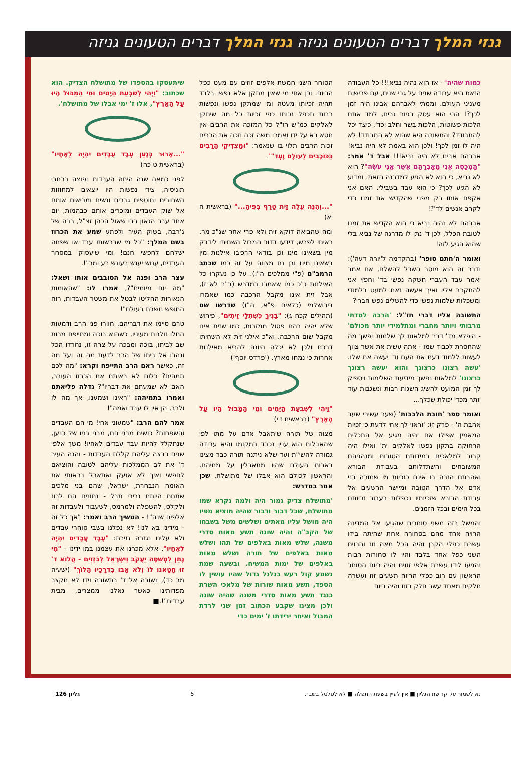גנזי המלך דברים הטעונים גניזה גנזי המלך דברים הטעונים גניזה
כמות שהיה' - אז הוא נהיה נביא!!! כל העבודה הזאת היא עבודה שנים על גבי שנים, עם פרישות מעניני העולם. וממתי לאברהם אבינו היה זמן לכך?! הרי הוא עסק בגיור גרים, למד אתם הלכות פשוטות, הלכות בשר וחלב וכד'. כיצד יכל להתבודד? והתשובה היא שהוא לא התבודד! לא היה לו זמן לכך! ולכן הוא באמת לא היה נביא! אברהם אבינו לא היה נביא!!! אבל ד' אמר: "הַמְכַסֶּה אֲנִי מֵאַבְרָהָם אֲשֶׁר אֲנִי עֹשֶׂה"? הוא לא נביא, כי הוא לא הגיע למדרגה הזאת. ומדוע לא הגיע לכך? כי הוא עבד בשבילי. האם אני אקפח אותו רק מפני שהקדיש את זמנו כדי לקרב אנשים לד'?!
אברהם לא נהיה נביא כי הוא הקדיש את זמנו לטובת הכלל, לכן ד' נתן לו מדרגה של נביא בלי שהוא הגיע לזה!
ואומר ה'חתם סופר' (בהקדמה ל'יורה דעה'): ודבר זה הוא מוסר השכל להשלם, אם אמר יאמר עבד העברי חשקה נפשי בד' וחפץ אני להתקרב אליו ואיך אעשה זאת למעט בלמודי ומשכלות שלמות נפשי כדי להשלים נפש חברי?
התשובה אליו דברי חז"ל: 'הרבה למדתי מרבותי ויותר מחברי ומתלמידי יותר מכולם' - היפלא מד' דבר למלאות לך שלמות נפשך מה שהחסרת לכבוד שמו - אתה עשית את אשר צווך לעשות ללמוד דעת את העם וד' יעשה את שלו. 'עשה רצונו כרצונך והוא יעשה רצונך כרצונו' למלאות נפשך מידיעת השלימות ויספיק לך זמן המועט להשיג השגות רבות ונשגבות עוד יותר מכדי יכולת שכלך...
ואומר ספר 'חובת הלבבות' (שער עשירי שער אהבת ה' - פרק ז): 'וראוי לך אחי לדעת כי זכיות המאמין אפילו אם יהיה מגיע אל התכלית הרחוקה בתקון נפשו לאלקים ית' ואילו היה קרוב למלאכים במידותם הטובות ומנהגיהם המשובחים והשתדלותם בעבודת הבורא ואהבתם הזרה בו אינם כזכיות מי שמורה בני אדם אל הדרך הטובה ומיישר הרשעים אל עבודת הבורא שזכיותיו נכפלות בעבור זכיותם בכל הימים ובכל הזמנים.
והמשל בזה משני סוחרים שהגיעו אל המדינה הרויח אחד מהם בסחורה אחת שהיתה בידו עשרת כפלי הקרן והיה הכל מאה זוז והרויח השני כפל אחד בלבד והיו לו סחורות רבות והגיעו לידו עשרת אלפי זוזים והיה ריוח הסוחר הראשון עם רוב כפלי הריוח תשעים זוז ועשרה חלקים מאחד עשר חלק בזוז והיה ריוח
הסוחר השני חמשת אלפים זוזים עם מעט כפל הריוח. וכן אחי מי שאין מתקן אלא נפשו בלבד תהיה זכיותו מעטה ומי שמתקן נפשו ונפשות רבות תכפל זכותו כפי זכיות כל מה שיתקן לאלקים כמ"ש רז"ל כל המזכה את הרבים אין חטא בא על ידו ואמרו משה זכה וזכה את הרבים זכות הרבים תלוי בו שנאמר: "וּמַצְדִּיקֵי הָרַבִּים כַּכּוֹכָבִים לְעוֹלָם וָעֶד"'.
"...וְהִנֵּה עֲלֵה זַיִת טָרָף בְּפִיהָ..." (בראשית ח יא)
ומה שהביאה דוקא זית ולא פרי אחר שג"כ מר. ראיתי לפרש, דידעו דדור המבול השחיתו לידבק מין בשאינו מינו וכן בודאי הרכיבו אילנות מין בשאינו מינו ובן נח מצווה על זה כמו שכתב הרמב"ם (פ"י ממלכים ה"ו). על כן נעקרו כל האילנות ג"כ כמו שאמרו במדרש (ב"ר לא ז), אבל זית אינו מקבל הרכבה כמו שאמרו בירושלמי (כלאים פ"א, ה"ז) שדרשו שם (תהילים קכח ג): "בָּנֶיךָ כִּשְׁתִלֵי זֵיתִים", פירוש שלא יהיה בהם פסול ממזרות, כמו שזית אינו מקבל שום הרכבה. וא"כ אילני זית לא השחיתו דרכם ולכן לא יכלה היונה להביא מאילנות אחרות כי נמחו מארץ. ('פרדס יוסף')
"וַיְהִי לְשִׁבְעַת הַיָּמִים וּמֵי הַמַּבּוּל הָיוּ עַל הָאָרֶץ" (בראשית ז י)
מצוה של תורה שיתאבל אדם על מתו לפי שהאבלות הוא ענין נכבד במקומו והיא עבודה גמורה להשי"ת ועד שלא ניתנה תורה כבר מצינו באבות העולם שהיו מתאבלין על מתיהם. והראשון לכולם הוא אבלו של מתושלח, שכן אמר במדרש:
'מתושלח צדיק גמור היה ולמה נקרא שמו מתושלח, שכל דבור ודבור שהיה מוציא מפיו היה מושל עליו מאתים ושלשים משל בשבחו של הקב"ה והיה שונה תשע מאות סדרי משנה, שלש מאות באלפים של תהו ושלש מאות באלפים של תורה ושלש מאות באלפים של ימות המשיח. ובשעה שמת נשמע קול רעש בגלגל גדול שהיו עושין לו הספד, תשע מאות שורות של מלאכי השרת כנגד תשע מאות סדרי משנה שהיה שונה ולכן מצינו שקבע הכתוב זמן שני לרדת המבול ואיחר ירידתו ז' ימים כדי
שיתעסקו בהספדו של מתושלח הצדיק. הוא שכתוב: "וַיְהִי לְשִׁבְעַת הַיָּמִים וּמֵי הַמַּבּוּל הָיוּ עַל הָאָרֶץ", אלו ז' ימי אבלו של מתושלח'.
"...אָרוּר כְּנָעַן עֶבֶד עֲבָדִים יִהְיֶה לְאֶחָיו" (בראשית ט כה)
לפני כמאה שנה היתה העבדות נפוצה ברחבי תוניסיה, צידי נפשות היו יוצאים למחוזות השחורים וחוטפים גברים ונשים ומביאים אותם אל שוק העבדים ומוכרים אותם כבהמות, יום אחד עבר הגאון רבי שאול הכהן זצ"ל, רבה של ג'רבה, בשוק העיר ולפתע שמע את הכרוז בשם המלך: "כל מי שברשותו עבד או שפחה ישלחם לחפשי חנם! ומי שיעסוק במסחר העבדים, ענוש יענש בעונש רע ומר"!.
עצר הרב ופנה אל הסובבים אותו ושאל: "מה יום מיומים"?, אמרו לו: "שהאומות הנאורות החליטו לבטל את משטר העבדות, רוח החופש נושבת בעולם"!
טרם סיימו את דבריהם, חוורו פני הרב ודמעות החלו זולגות מעיניו, כשהוא בוכה ומתייפח מרות שב לביתו, בוכה ומבכה על צרה זו, נחרדו הכל ונהרו אל ביתו של הרב לדעת מה זה ועל מה זה, כאשר ראם הרב התייפח וקרא: "מה לכם תמהים? כלום לא ראיתם את הכרוז העובר, האם לא שמעתם את דבריו"? גדלה פליאתם ואמרו בתמיהה: "ראינו ושמענו, אך מה לו ולרב, הן אין לו עבד ואמה"!
אמר להם הרב: "שמעוני אחי! מי הם העבדים והשפחות? כושים מבני חם, מבני בניו של כנען, שנתקלל להיות עבד עבדים לאחיו! משך אלפי שנים רבצה עליהם קללת העבדות - והנה העיר ד' את לב הממלכות עליהם לטובה והוציאם לחפשי ואיך לא אזעק ואתאבל בראותי את האומה הנבחרת, ישראל, שהם בני מלכים שתחת היותם גבירי תבל - נתונים הם לבוז ולקלס, להשפלה ולמרמס, לשעבוד ולעבדות זה אלפים שנה"! - המשיך הרב ואמר: "אך כל זה - מידינו בא לנו! לא נפלנו בשבי סוחרי עבדים ולא עלינו נגזרה גזירת: "עֶבֶד עֲבָדִים יִהְיֶה לְאֶחָיו", אלא מכרנו את עצמנו במו ידינו - "מִי נָתַן לִמְשִׁסָּה יַעֲקֹב וְיִשְׂרָאֵל לְבֹזְזִים - הֲלוֹא ד' זוּ חָטָאנוּ לוֹ וְלֹא אָבוּ בִדְרָכָיו הָלוֹךְ" (ישעיה מב כד), נשובה אל ד' בתשובה וידו לא תקצר מפדותינו כאשר גאלנו ממצרים, מבית עבדים"!.■
נא לשמור על קדושת הגליון ■ אין לעיין בשעת התפלה ■ לא לטלטל בשבת 5 גליון 126